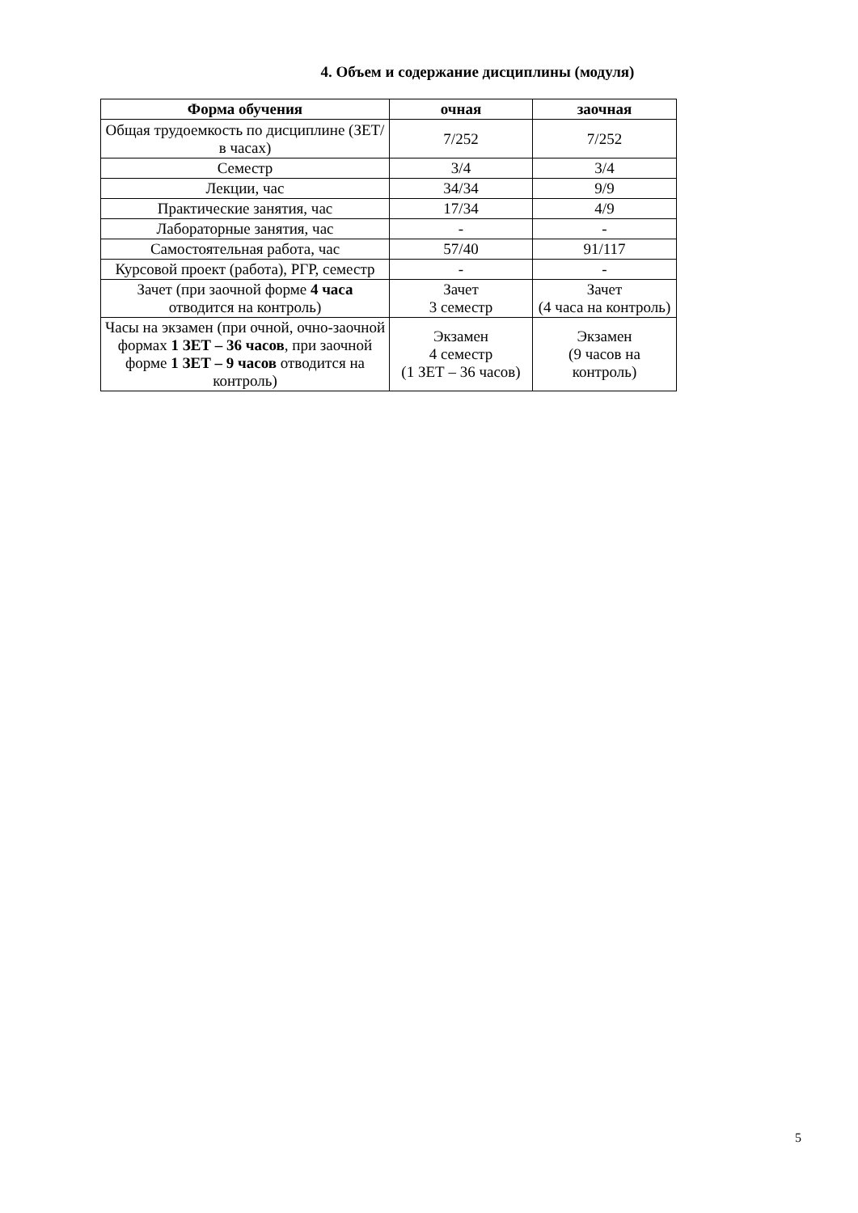4. Объем и содержание дисциплины (модуля)
| Форма обучения | очная | заочная |
| --- | --- | --- |
| Общая трудоемкость по дисциплине (ЗЕТ/ в часах) | 7/252 | 7/252 |
| Семестр | 3/4 | 3/4 |
| Лекции, час | 34/34 | 9/9 |
| Практические занятия, час | 17/34 | 4/9 |
| Лабораторные занятия, час | - | - |
| Самостоятельная работа, час | 57/40 | 91/117 |
| Курсовой проект (работа), РГР, семестр | - | - |
| Зачет (при заочной форме 4 часа отводится на контроль) | Зачет 3 семестр | Зачет (4 часа на контроль) |
| Часы на экзамен (при очной, очно-заочной формах 1 ЗЕТ – 36 часов , при заочной форме 1 ЗЕТ – 9 часов отводится на контроль) | Экзамен 4 семестр (1 ЗЕТ – 36 часов) | Экзамен (9 часов на контроль) |
5